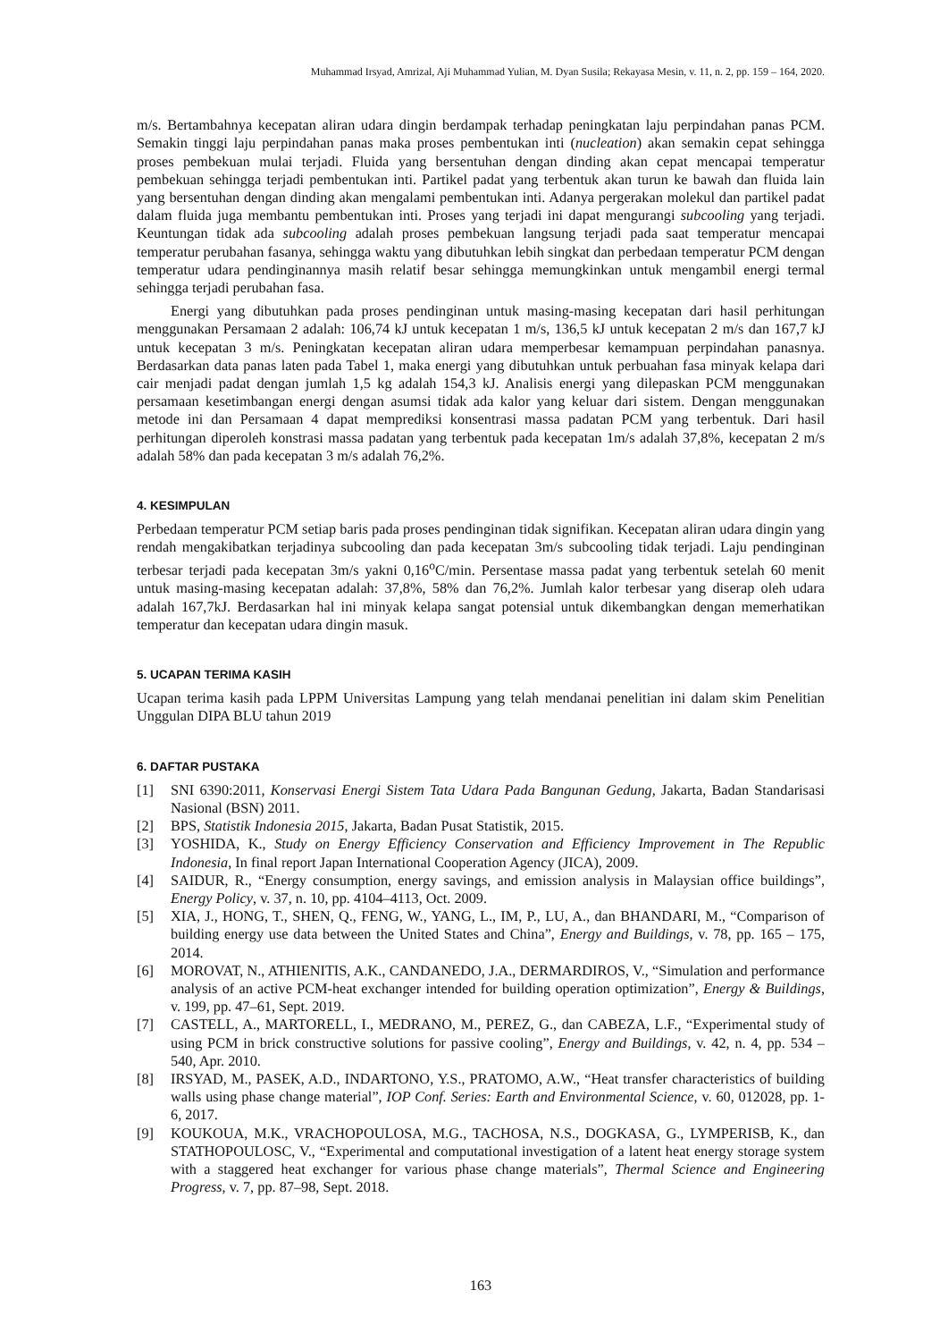Muhammad Irsyad, Amrizal, Aji Muhammad Yulian, M. Dyan Susila; Rekayasa Mesin, v. 11, n. 2, pp. 159 – 164, 2020.
m/s. Bertambahnya kecepatan aliran udara dingin berdampak terhadap peningkatan laju perpindahan panas PCM. Semakin tinggi laju perpindahan panas maka proses pembentukan inti (nucleation) akan semakin cepat sehingga proses pembekuan mulai terjadi. Fluida yang bersentuhan dengan dinding akan cepat mencapai temperatur pembekuan sehingga terjadi pembentukan inti. Partikel padat yang terbentuk akan turun ke bawah dan fluida lain yang bersentuhan dengan dinding akan mengalami pembentukan inti. Adanya pergerakan molekul dan partikel padat dalam fluida juga membantu pembentukan inti. Proses yang terjadi ini dapat mengurangi subcooling yang terjadi. Keuntungan tidak ada subcooling adalah proses pembekuan langsung terjadi pada saat temperatur mencapai temperatur perubahan fasanya, sehingga waktu yang dibutuhkan lebih singkat dan perbedaan temperatur PCM dengan temperatur udara pendinginannya masih relatif besar sehingga memungkinkan untuk mengambil energi termal sehingga terjadi perubahan fasa.
Energi yang dibutuhkan pada proses pendinginan untuk masing-masing kecepatan dari hasil perhitungan menggunakan Persamaan 2 adalah: 106,74 kJ untuk kecepatan 1 m/s, 136,5 kJ untuk kecepatan 2 m/s dan 167,7 kJ untuk kecepatan 3 m/s. Peningkatan kecepatan aliran udara memperbesar kemampuan perpindahan panasnya. Berdasarkan data panas laten pada Tabel 1, maka energi yang dibutuhkan untuk perbuahan fasa minyak kelapa dari cair menjadi padat dengan jumlah 1,5 kg adalah 154,3 kJ. Analisis energi yang dilepaskan PCM menggunakan persamaan kesetimbangan energi dengan asumsi tidak ada kalor yang keluar dari sistem. Dengan menggunakan metode ini dan Persamaan 4 dapat memprediksi konsentrasi massa padatan PCM yang terbentuk. Dari hasil perhitungan diperoleh konstrasi massa padatan yang terbentuk pada kecepatan 1m/s adalah 37,8%, kecepatan 2 m/s adalah 58% dan pada kecepatan 3 m/s adalah 76,2%.
4. KESIMPULAN
Perbedaan temperatur PCM setiap baris pada proses pendinginan tidak signifikan. Kecepatan aliran udara dingin yang rendah mengakibatkan terjadinya subcooling dan pada kecepatan 3m/s subcooling tidak terjadi. Laju pendinginan terbesar terjadi pada kecepatan 3m/s yakni 0,16<sup>o</sup>C/min. Persentase massa padat yang terbentuk setelah 60 menit untuk masing-masing kecepatan adalah: 37,8%, 58% dan 76,2%. Jumlah kalor terbesar yang diserap oleh udara adalah 167,7kJ. Berdasarkan hal ini minyak kelapa sangat potensial untuk dikembangkan dengan memerhatikan temperatur dan kecepatan udara dingin masuk.
5. UCAPAN TERIMA KASIH
Ucapan terima kasih pada LPPM Universitas Lampung yang telah mendanai penelitian ini dalam skim Penelitian Unggulan DIPA BLU tahun 2019
6. DAFTAR PUSTAKA
[1] SNI 6390:2011, Konservasi Energi Sistem Tata Udara Pada Bangunan Gedung, Jakarta, Badan Standarisasi Nasional (BSN) 2011.
[2] BPS, Statistik Indonesia 2015, Jakarta, Badan Pusat Statistik, 2015.
[3] YOSHIDA, K., Study on Energy Efficiency Conservation and Efficiency Improvement in The Republic Indonesia, In final report Japan International Cooperation Agency (JICA), 2009.
[4] SAIDUR, R., “Energy consumption, energy savings, and emission analysis in Malaysian office buildings”, Energy Policy, v. 37, n. 10, pp. 4104–4113, Oct. 2009.
[5] XIA, J., HONG, T., SHEN, Q., FENG, W., YANG, L., IM, P., LU, A., dan BHANDARI, M., “Comparison of building energy use data between the United States and China”, Energy and Buildings, v. 78, pp. 165 – 175, 2014.
[6] MOROVAT, N., ATHIENITIS, A.K., CANDANEDO, J.A., DERMARDIROS, V., “Simulation and performance analysis of an active PCM-heat exchanger intended for building operation optimization”, Energy & Buildings, v. 199, pp. 47–61, Sept. 2019.
[7] CASTELL, A., MARTORELL, I., MEDRANO, M., PEREZ, G., dan CABEZA, L.F., “Experimental study of using PCM in brick constructive solutions for passive cooling”, Energy and Buildings, v. 42, n. 4, pp. 534 – 540, Apr. 2010.
[8] IRSYAD, M., PASEK, A.D., INDARTONO, Y.S., PRATOMO, A.W., “Heat transfer characteristics of building walls using phase change material”, IOP Conf. Series: Earth and Environmental Science, v. 60, 012028, pp. 1-6, 2017.
[9] KOUKOUA, M.K., VRACHOPOULOSA, M.G., TACHOSA, N.S., DOGKASA, G., LYMPERISB, K., dan STATHOPOULOSC, V., “Experimental and computational investigation of a latent heat energy storage system with a staggered heat exchanger for various phase change materials”, Thermal Science and Engineering Progress, v. 7, pp. 87–98, Sept. 2018.
163